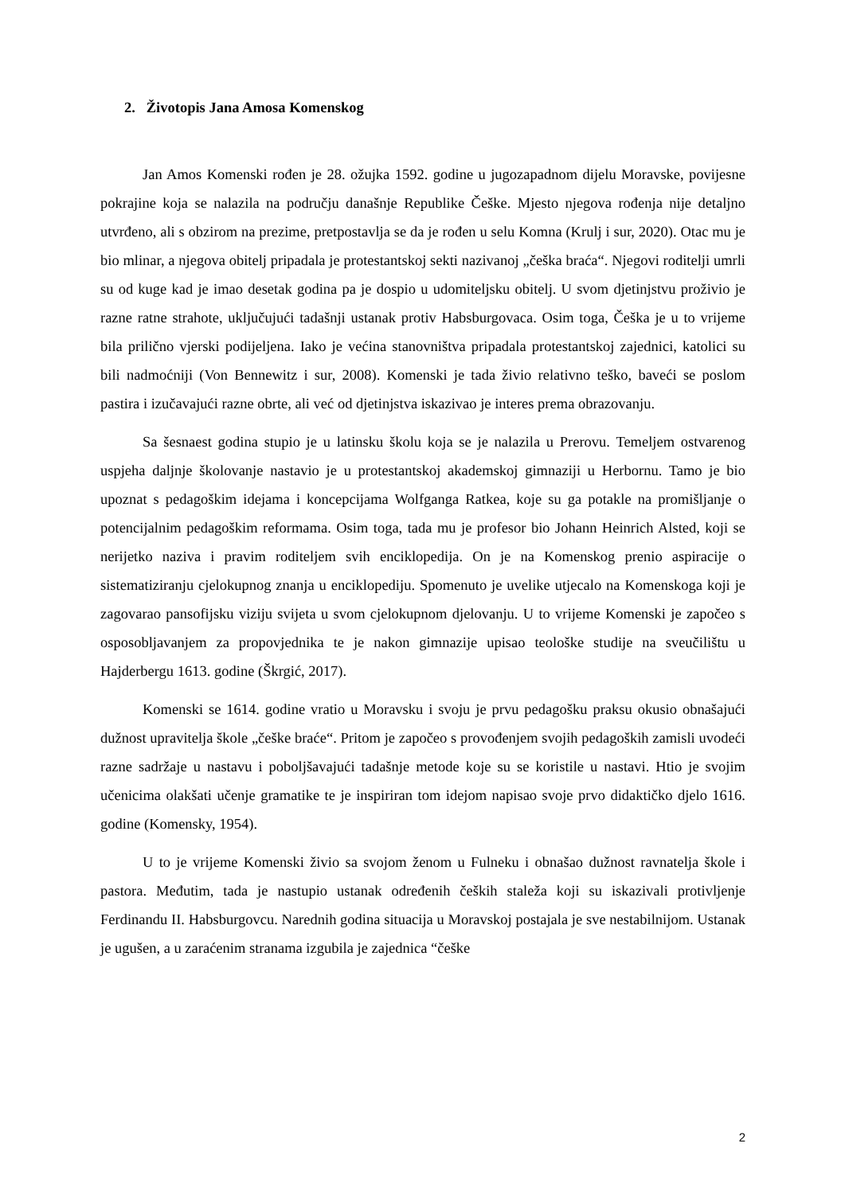2. Životopis Jana Amosa Komenskog
Jan Amos Komenski rođen je 28. ožujka 1592. godine u jugozapadnom dijelu Moravske, povijesne pokrajine koja se nalazila na području današnje Republike Češke. Mjesto njegova rođenja nije detaljno utvrđeno, ali s obzirom na prezime, pretpostavlja se da je rođen u selu Komna (Krulj i sur, 2020). Otac mu je bio mlinar, a njegova obitelj pripadala je protestantskoj sekti nazivanoj „češka braća“. Njegovi roditelji umrli su od kuge kad je imao desetak godina pa je dospio u udomiteljsku obitelj. U svom djetinjstvu proživio je razne ratne strahote, uključujući tadašnji ustanak protiv Habsburgovaca. Osim toga, Češka je u to vrijeme bila prilično vjerski podijeljena. Iako je većina stanovništva pripadala protestantskoj zajednici, katolici su bili nadmoćniji (Von Bennewitz i sur, 2008). Komenski je tada živio relativno teško, baveći se poslom pastira i izučavajući razne obrte, ali već od djetinjstva iskazivao je interes prema obrazovanju.
Sa šesnaest godina stupio je u latinsku školu koja se je nalazila u Prerovu. Temeljem ostvarenog uspjeha daljnje školovanje nastavio je u protestantskoj akademskoj gimnaziji u Herbornu. Tamo je bio upoznat s pedagoškim idejama i koncepcijama Wolfganga Ratkea, koje su ga potakle na promišljanje o potencijalnim pedagoškim reformama. Osim toga, tada mu je profesor bio Johann Heinrich Alsted, koji se nerijetko naziva i pravim roditeljem svih enciklopedija. On je na Komenskog prenio aspiracije o sistematiziranju cjelokupnog znanja u enciklopediju. Spomenuto je uvelike utjecalo na Komenskoga koji je zagovarao pansofijsku viziju svijeta u svom cjelokupnom djelovanju. U to vrijeme Komenski je započeo s osposobljavanjem za propovjednika te je nakon gimnazije upisao teološke studije na sveučilištu u Hajderbergu 1613. godine (Škrgić, 2017).
Komenski se 1614. godine vratio u Moravsku i svoju je prvu pedagošku praksu okusio obnašajući dužnost upravitelja škole „češke braće“. Pritom je započeo s provođenjem svojih pedagoških zamisli uvodeći razne sadržaje u nastavu i poboljšavajući tadašnje metode koje su se koristile u nastavi. Htio je svojim učenicima olakšati učenje gramatike te je inspiriran tom idejom napisao svoje prvo didaktičko djelo 1616. godine (Komensky, 1954).
U to je vrijeme Komenski živio sa svojom ženom u Fulneku i obnašao dužnost ravnatelja škole i pastora. Međutim, tada je nastupio ustanak određenih čeških staleža koji su iskazivali protivljenje Ferdinandu II. Habsburgovcu. Narednih godina situacija u Moravskoj postajala je sve nestabilnijom. Ustanak je ugušen, a u zaraćenim stranama izgubila je zajednica “češke
2